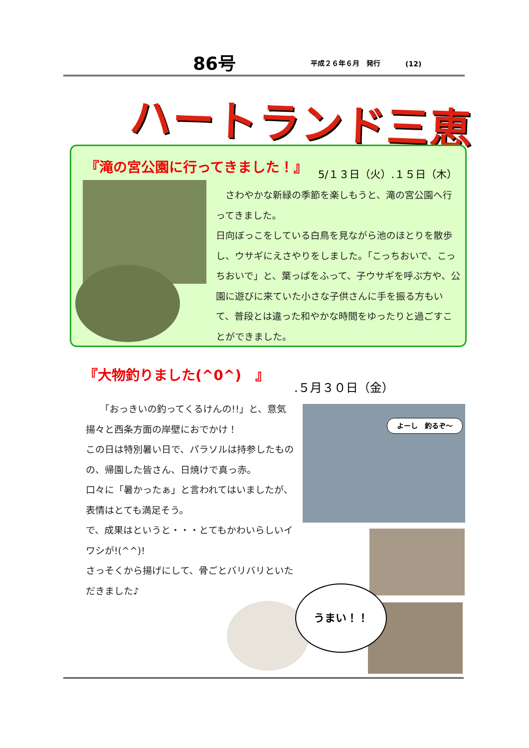86号 平成２６年６月　発行 (12)
ハートランド三恵
『滝の宮公園に行ってきました！』 5/１３日（火）.１５日（木）
　さわやかな新緑の季節を楽しもうと、滝の宮公園へ行ってきました。
日向ぼっこをしている白鳥を見ながら池のほとりを散歩し、ウサギにえさやりをしました。「こっちおいで、こっちおいで」と、葉っぱをふって、子ウサギを呼ぶ方や、公園に遊びに来ていた小さな子供さんに手を振る方もいて、普段とは違った和やかな時間をゆったりと過ごすことができました。
『大物釣りました(^0^)　』
.５月３０日（金）
　　「おっきいの釣ってくるけんの!!」と、意気揚々と西条方面の岸壁におでかけ！
この日は特別暑い日で、パラソルは持参したものの、帰園した皆さん、日焼けで真っ赤。
口々に「暑かったぁ」と言われてはいましたが、表情はとても満足そう。
で、成果はというと・・・とてもかわいらしいイワシが!(^^)!
さっそくから揚げにして、骨ごとバリバリといただきました♪
よーし　釣るぞ～
うまい！！